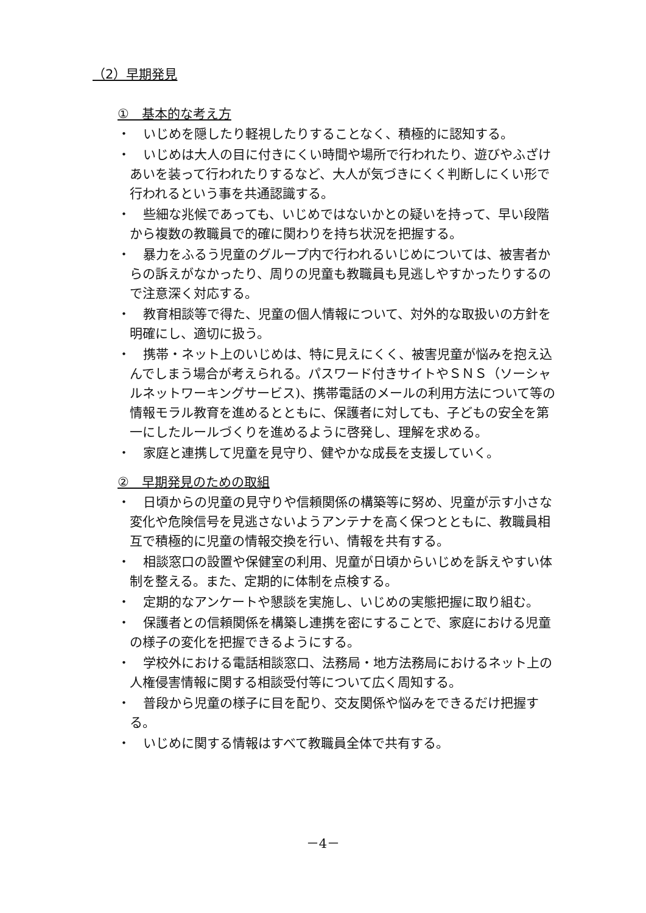（2）早期発見
①　基本的な考え方
・　いじめを隠したり軽視したりすることなく、積極的に認知する。
・　いじめは大人の目に付きにくい時間や場所で行われたり、遊びやふざけあいを装って行われたりするなど、大人が気づきにくく判断しにくい形で行われるという事を共通認識する。
・　些細な兆候であっても、いじめではないかとの疑いを持って、早い段階から複数の教職員で的確に関わりを持ち状況を把握する。
・　暴力をふるう児童のグループ内で行われるいじめについては、被害者からの訴えがなかったり、周りの児童も教職員も見逃しやすかったりするので注意深く対応する。
・　教育相談等で得た、児童の個人情報について、対外的な取扱いの方針を明確にし、適切に扱う。
・　携帯・ネット上のいじめは、特に見えにくく、被害児童が悩みを抱え込んでしまう場合が考えられる。パスワード付きサイトやＳＮＳ（ソーシャルネットワーキングサービス)、携帯電話のメールの利用方法について等の情報モラル教育を進めるとともに、保護者に対しても、子どもの安全を第一にしたルールづくりを進めるように啓発し、理解を求める。
・　家庭と連携して児童を見守り、健やかな成長を支援していく。
②　早期発見のための取組
・　日頃からの児童の見守りや信頼関係の構築等に努め、児童が示す小さな変化や危険信号を見逃さないようアンテナを高く保つとともに、教職員相互で積極的に児童の情報交換を行い、情報を共有する。
・　相談窓口の設置や保健室の利用、児童が日頃からいじめを訴えやすい体制を整える。また、定期的に体制を点検する。
・　定期的なアンケートや懇談を実施し、いじめの実態把握に取り組む。
・　保護者との信頼関係を構築し連携を密にすることで、家庭における児童の様子の変化を把握できるようにする。
・　学校外における電話相談窓口、法務局・地方法務局におけるネット上の人権侵害情報に関する相談受付等について広く周知する。
・　普段から児童の様子に目を配り、交友関係や悩みをできるだけ把握する。
・　いじめに関する情報はすべて教職員全体で共有する。
－4－